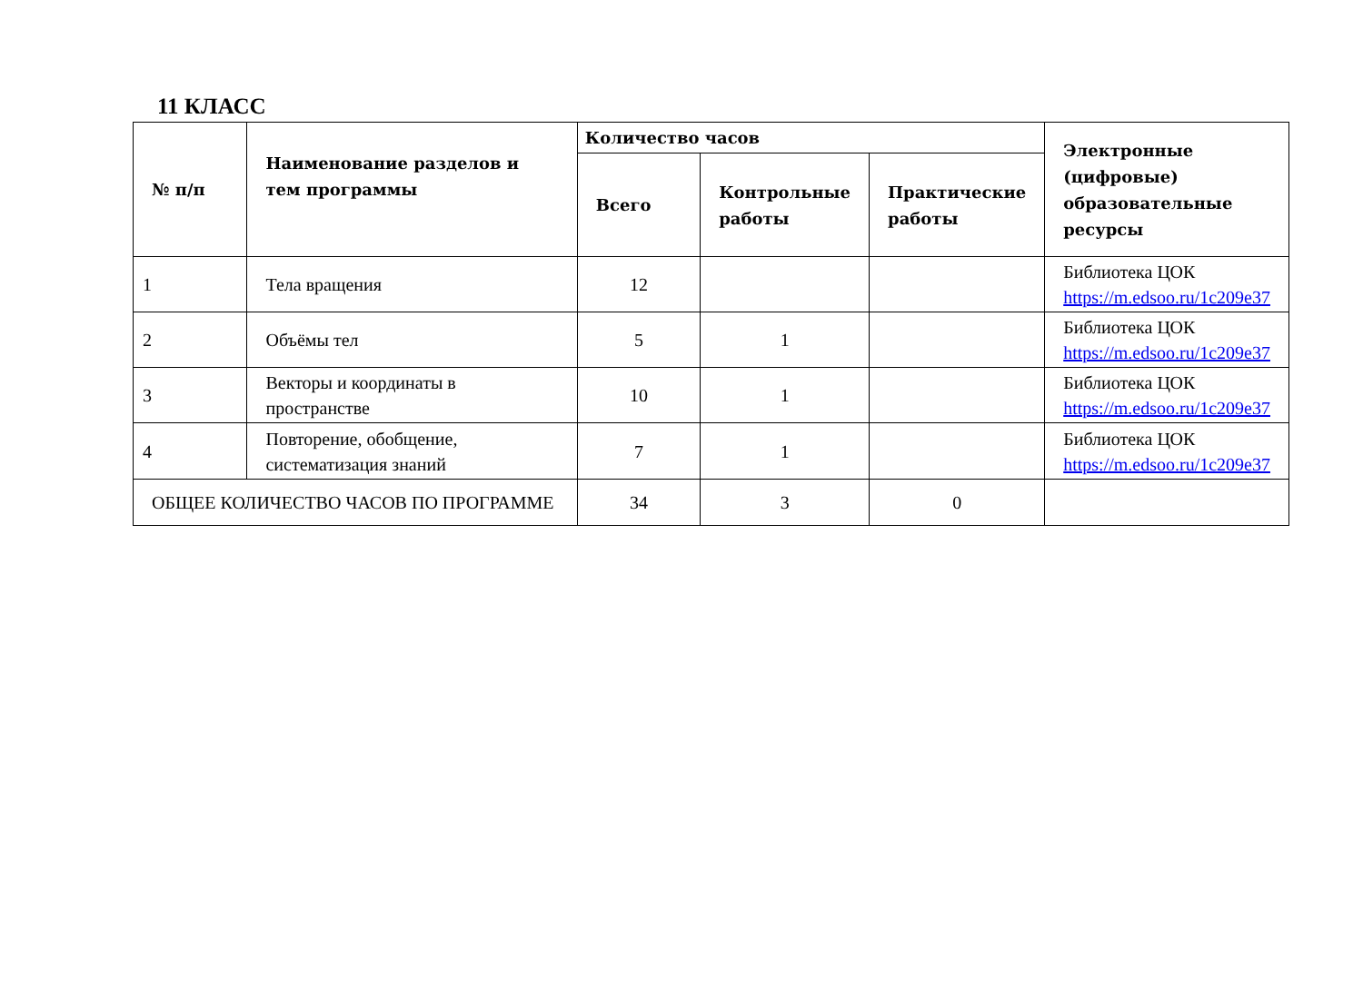11 КЛАСС
| № п/п | Наименование разделов и тем программы | Количество часов | | | Электронные (цифровые) образовательные ресурсы |
| --- | --- | --- | --- | --- | --- |
| | | Всего | Контрольные работы | Практические работы | |
| 1 | Тела вращения | 12 | | | Библиотека ЦОК https://m.edsoo.ru/1c209e37 |
| 2 | Объёмы тел | 5 | 1 | | Библиотека ЦОК https://m.edsoo.ru/1c209e37 |
| 3 | Векторы и координаты в пространстве | 10 | 1 | | Библиотека ЦОК https://m.edsoo.ru/1c209e37 |
| 4 | Повторение, обобщение, систематизация знаний | 7 | 1 | | Библиотека ЦОК https://m.edsoo.ru/1c209e37 |
| ОБЩЕЕ КОЛИЧЕСТВО ЧАСОВ ПО ПРОГРАММЕ | | 34 | 3 | 0 | |